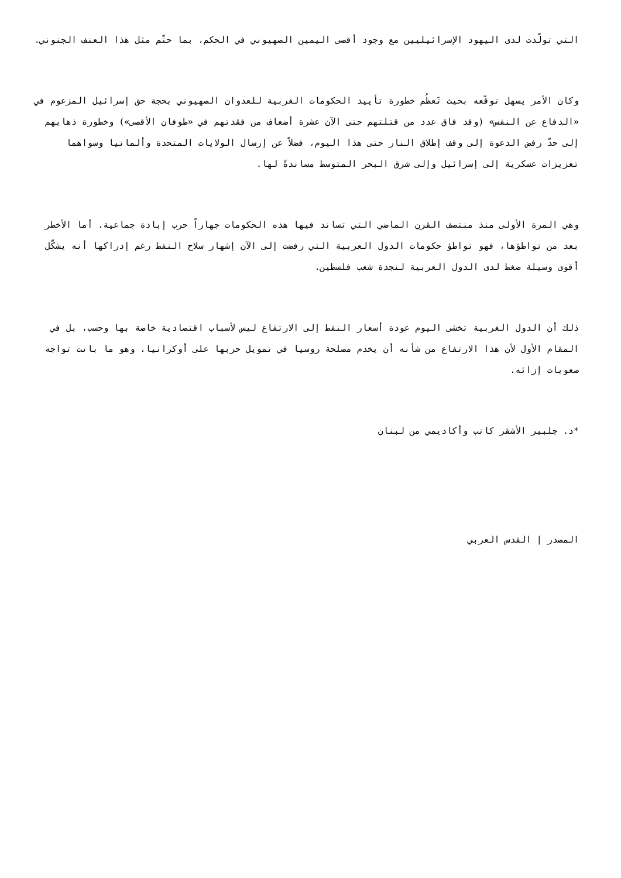التي تولّدت لدى اليهود الإسرائيليين مع وجود أقصى اليمين الصهيوني في الحكم، بما حتّم مثل هذا العنف الجنوني.
وكان الأمر يسهل توقّعه بحيث تَعظُم خطورة تأييد الحكومات الغربية للعدوان الصهيوني بحجة حق إسرائيل المزعوم في «الدفاع عن النفس» (وقد فاق عدد من قتلتهم حتى الآن عشرة أضعاف من فقدتهم في «طوفان الأقصى») وخطورة ذهابهم إلى حدّ رفض الدعوة إلى وقف إطلاق النار حتى هذا اليوم، فضلاً عن إرسال الولايات المتحدة وألمانيا وسواهما تعزيزات عسكرية إلى إسرائيل وإلى شرق البحر المتوسط مساندةً لها.
وهي المرة الأولى منذ منتصف القرن الماضي التي تساند فيها هذه الحكومات جهاراً حرب إبادة جماعية. أما الأخطر بعد من تواطؤها، فهو تواطؤ حكومات الدول العربية التي رفضت إلى الآن إشهار سلاح النفط رغم إدراكها أنه يشكّل أقوى وسيلة ضغط لدى الدول العربية لنجدة شعب فلسطين.
ذلك أن الدول الغربية تخشى اليوم عودة أسعار النفط إلى الارتفاع ليس لأسباب اقتصادية خاصة بها وحسب، بل في المقام الأول لأن هذا الارتفاع من شأنه أن يخدم مصلحة روسيا في تمويل حربها على أوكرانيا، وهو ما باتت تواجه صعوبات إزائه.
*د. جلبير الأشقر كاتب وأكاديمي من لبنان
المصدر | القدس العربي